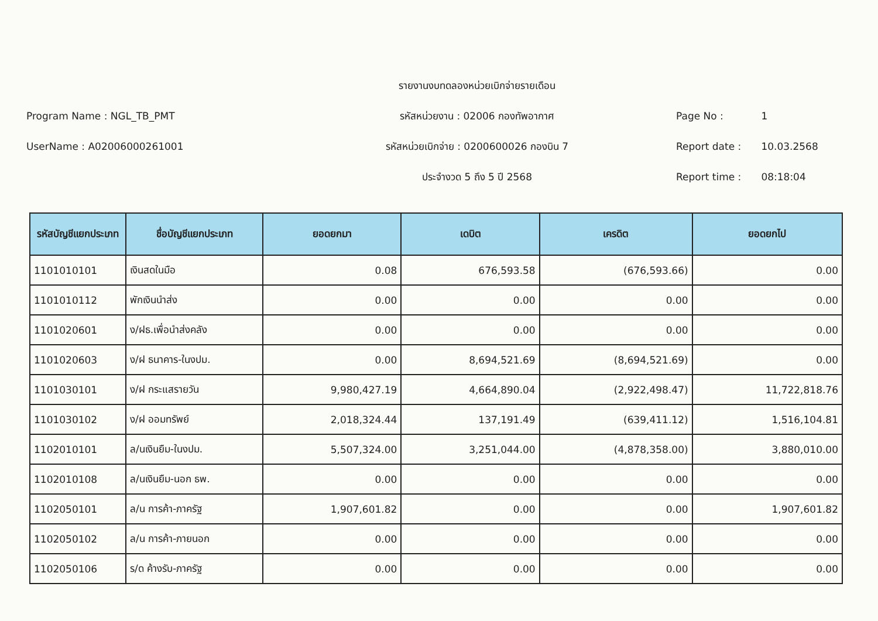Program Name : NGL_TB_PMT
UserName : A02006000261001
รายงานงบทดลองหน่วยเบิกจ่ายรายเดือน
รหัสหน่วยงาน : 02006 กองทัพอากาศ
รหัสหน่วยเบิกจ่าย : 0200600026 กองบิน 7
ประจำงวด 5 ถึง 5 ปี 2568
Page No : 1
Report date : 10.03.2568
Report time : 08:18:04
| รหัสบัญชีแยกประเภท | ชื่อบัญชีแยกประเภท | ยอดยกมา | เดบิต | เครดิต | ยอดยกไป |
| --- | --- | --- | --- | --- | --- |
| 1101010101 | เงินสดในมือ | 0.08 | 676,593.58 | (676,593.66) | 0.00 |
| 1101010112 | พักเงินนำส่ง | 0.00 | 0.00 | 0.00 | 0.00 |
| 1101020601 | ง/ฝธ.เพื่อนำส่งคลัง | 0.00 | 0.00 | 0.00 | 0.00 |
| 1101020603 | ง/ฝ ธนาคาร-ในงปม. | 0.00 | 8,694,521.69 | (8,694,521.69) | 0.00 |
| 1101030101 | ง/ฝ กระแสรายวัน | 9,980,427.19 | 4,664,890.04 | (2,922,498.47) | 11,722,818.76 |
| 1101030102 | ง/ฝ ออมทรัพย์ | 2,018,324.44 | 137,191.49 | (639,411.12) | 1,516,104.81 |
| 1102010101 | ล/นเงินยืม-ในงปม. | 5,507,324.00 | 3,251,044.00 | (4,878,358.00) | 3,880,010.00 |
| 1102010108 | ล/นเงินยืม-นอก ธพ. | 0.00 | 0.00 | 0.00 | 0.00 |
| 1102050101 | ล/น การค้า-ภาครัฐ | 1,907,601.82 | 0.00 | 0.00 | 1,907,601.82 |
| 1102050102 | ล/น การค้า-ภายนอก | 0.00 | 0.00 | 0.00 | 0.00 |
| 1102050106 | ร/ด ค้างรับ-ภาครัฐ | 0.00 | 0.00 | 0.00 | 0.00 |